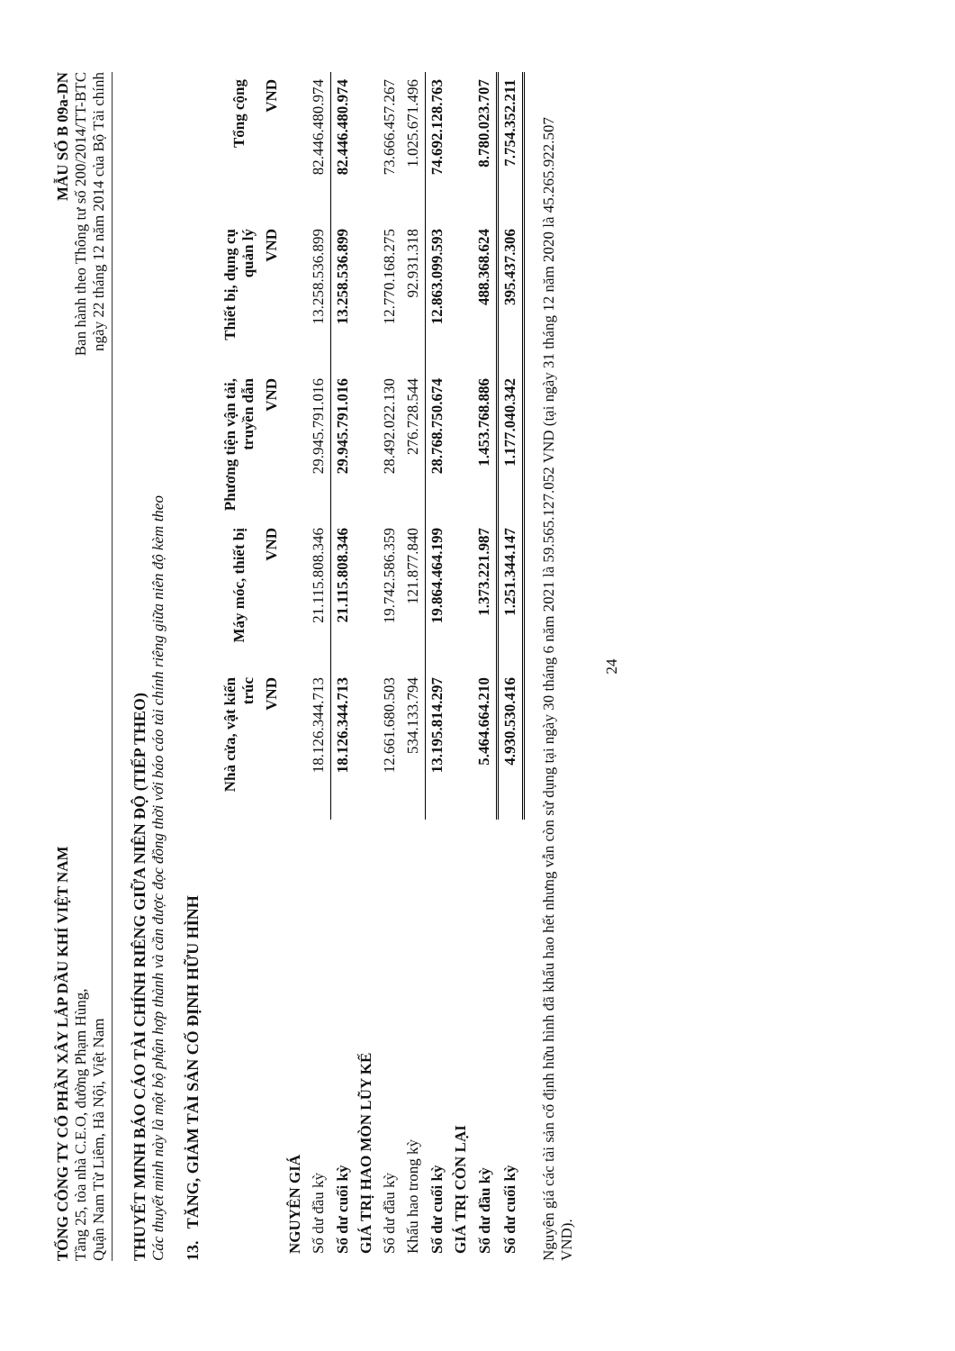TỔNG CÔNG TY CỔ PHẦN XÂY LẮP DẦU KHÍ VIỆT NAM
Tầng 25, tòa nhà C.E.O, đường Phạm Hùng,
Quận Nam Từ Liêm, Hà Nội, Việt Nam
MẪU SỐ B 09a-DN
Ban hành theo Thông tư số 200/2014/TT-BTC
ngày 22 tháng 12 năm 2014 của Bộ Tài chính
THUYẾT MINH BÁO CÁO TÀI CHÍNH RIÊNG GIỮA NIÊN ĐỘ (TIẾP THEO)
Các thuyết minh này là một bộ phận hợp thành và cần được đọc đồng thời với báo cáo tài chính riêng giữa niên độ kèm theo
13. TĂNG, GIẢM TÀI SẢN CỐ ĐỊNH HỮU HÌNH
| | Nhà cửa, vật kiến trúc | Máy móc, thiết bị | Phương tiện vận tải, truyền dẫn | Thiết bị, dụng cụ quản lý | Tổng cộng |
| --- | --- | --- | --- | --- | --- |
| | VND | VND | VND | VND | VND |
| NGUYÊN GIÁ | | | | | |
| Số dư đầu kỳ | 18.126.344.713 | 21.115.808.346 | 29.945.791.016 | 13.258.536.899 | 82.446.480.974 |
| Số dư cuối kỳ | 18.126.344.713 | 21.115.808.346 | 29.945.791.016 | 13.258.536.899 | 82.446.480.974 |
| GIÁ TRỊ HAO MÒN LŨY KẾ | | | | | |
| Số dư đầu kỳ | 12.661.680.503 | 19.742.586.359 | 28.492.022.130 | 12.770.168.275 | 73.666.457.267 |
| Khấu hao trong kỳ | 534.133.794 | 121.877.840 | 276.728.544 | 92.931.318 | 1.025.671.496 |
| Số dư cuối kỳ | 13.195.814.297 | 19.864.464.199 | 28.768.750.674 | 12.863.099.593 | 74.692.128.763 |
| GIÁ TRỊ CÒN LẠI | | | | | |
| Số dư đầu kỳ | 5.464.664.210 | 1.373.221.987 | 1.453.768.886 | 488.368.624 | 8.780.023.707 |
| Số dư cuối kỳ | 4.930.530.416 | 1.251.344.147 | 1.177.040.342 | 395.437.306 | 7.754.352.211 |
Nguyên giá các tài sản cố định hữu hình đã khấu hao hết nhưng vẫn còn sử dụng tại ngày 30 tháng 6 năm 2021 là 59.565.127.052 VND (tại ngày 31 tháng 12 năm 2020 là 45.265.922.507 VND).
24